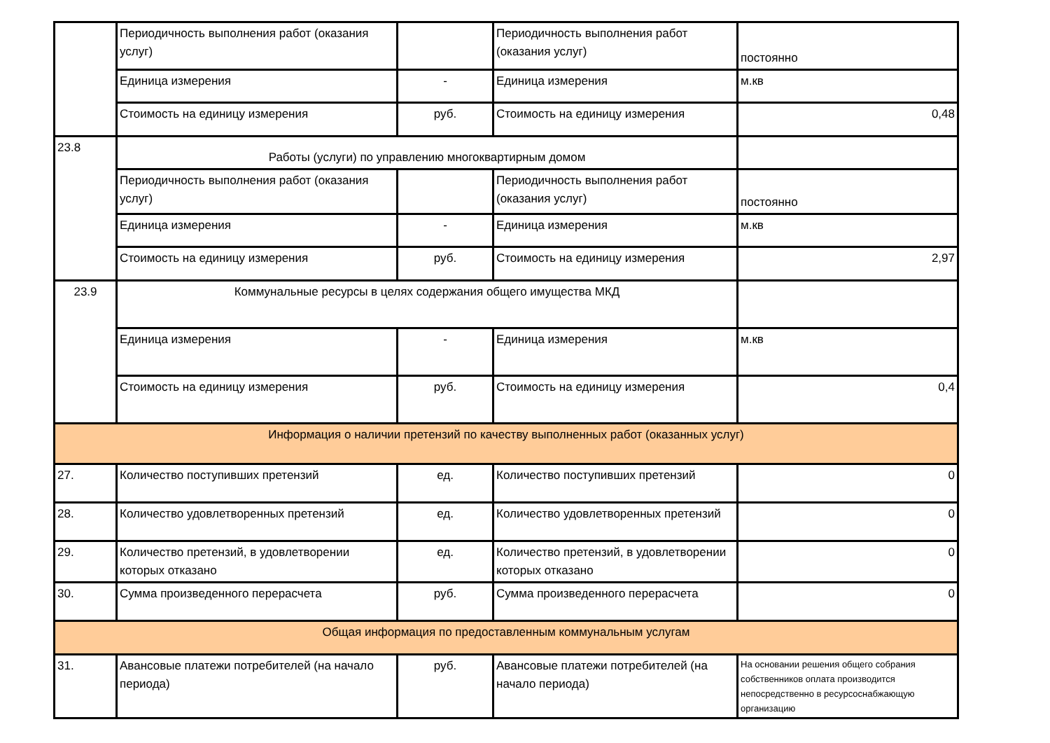| | Периодичность выполнения работ (оказания услуг) | | Периодичность выполнения работ (оказания услуг) | постоянно |
| | Единица измерения | - | Единица измерения | м.кв |
| | Стоимость на единицу измерения | руб. | Стоимость на единицу измерения | 0,48 |
| 23.8 | Работы (услуги) по управлению многоквартирным домом | | | |
| | Периодичность выполнения работ (оказания услуг) | | Периодичность выполнения работ (оказания услуг) | постоянно |
| | Единица измерения | - | Единица измерения | м.кв |
| | Стоимость на единицу измерения | руб. | Стоимость на единицу измерения | 2,97 |
| 23.9 | Коммунальные ресурсы в целях содержания общего имущества МКД | | | |
| | Единица измерения | - | Единица измерения | м.кв |
| | Стоимость на единицу измерения | руб. | Стоимость на единицу измерения | 0,4 |
| Информация о наличии претензий по качеству выполненных работ (оказанных услуг) | | | | |
| 27. | Количество поступивших претензий | ед. | Количество поступивших претензий | 0 |
| 28. | Количество удовлетворенных претензий | ед. | Количество удовлетворенных претензий | 0 |
| 29. | Количество претензий, в удовлетворении которых отказано | ед. | Количество претензий, в удовлетворении которых отказано | 0 |
| 30. | Сумма произведенного перерасчета | руб. | Сумма произведенного перерасчета | 0 |
| Общая информация по предоставленным коммунальным услугам | | | | |
| 31. | Авансовые платежи потребителей (на начало периода) | руб. | Авансовые платежи потребителей (на начало периода) | На основании решения общего собрания собственников оплата производится непосредственно в ресурсоснабжающую организацию |